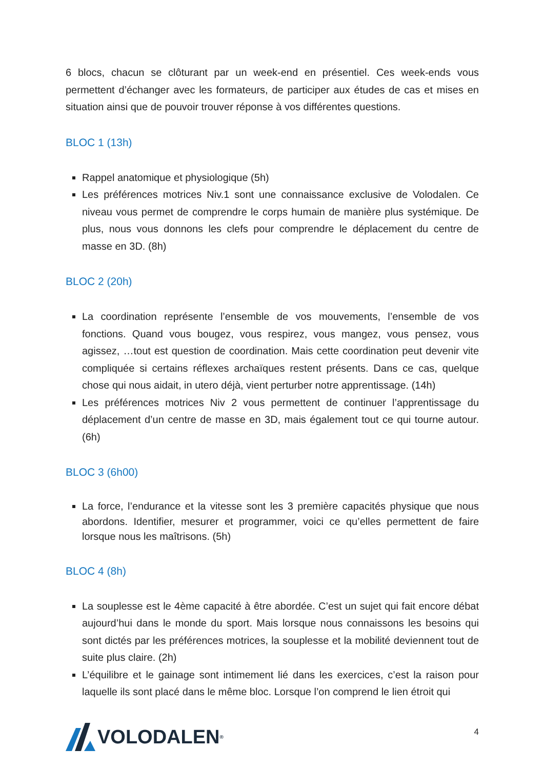6 blocs, chacun se clôturant par un week-end en présentiel. Ces week-ends vous permettent d’échanger avec les formateurs, de participer aux études de cas et mises en situation ainsi que de pouvoir trouver réponse à vos différentes questions.
BLOC 1 (13h)
Rappel anatomique et physiologique (5h)
Les préférences motrices Niv.1 sont une connaissance exclusive de Volodalen. Ce niveau vous permet de comprendre le corps humain de manière plus systémique. De plus, nous vous donnons les clefs pour comprendre le déplacement du centre de masse en 3D. (8h)
BLOC 2 (20h)
La coordination représente l’ensemble de vos mouvements, l’ensemble de vos fonctions. Quand vous bougez, vous respirez, vous mangez, vous pensez, vous agissez, …tout est question de coordination. Mais cette coordination peut devenir vite compliquée si certains réflexes archaïques restent présents. Dans ce cas, quelque chose qui nous aidait, in utero déjà, vient perturber notre apprentissage. (14h)
Les préférences motrices Niv 2 vous permettent de continuer l’apprentissage du déplacement d’un centre de masse en 3D, mais également tout ce qui tourne autour. (6h)
BLOC 3 (6h00)
La force, l’endurance et la vitesse sont les 3 première capacités physique que nous abordons. Identifier, mesurer et programmer, voici ce qu’elles permettent de faire lorsque nous les maîtrisons. (5h)
BLOC 4 (8h)
La souplesse est le 4ème capacité à être abordée. C’est un sujet qui fait encore débat aujourd’hui dans le monde du sport. Mais lorsque nous connaissons les besoins qui sont dictés par les préférences motrices, la souplesse et la mobilité deviennent tout de suite plus claire. (2h)
L’équilibre et le gainage sont intimement lié dans les exercices, c’est la raison pour laquelle ils sont placé dans le même bloc. Lorsque l’on comprend le lien étroit qui
VOLODALEN<sup>®</sup>
4